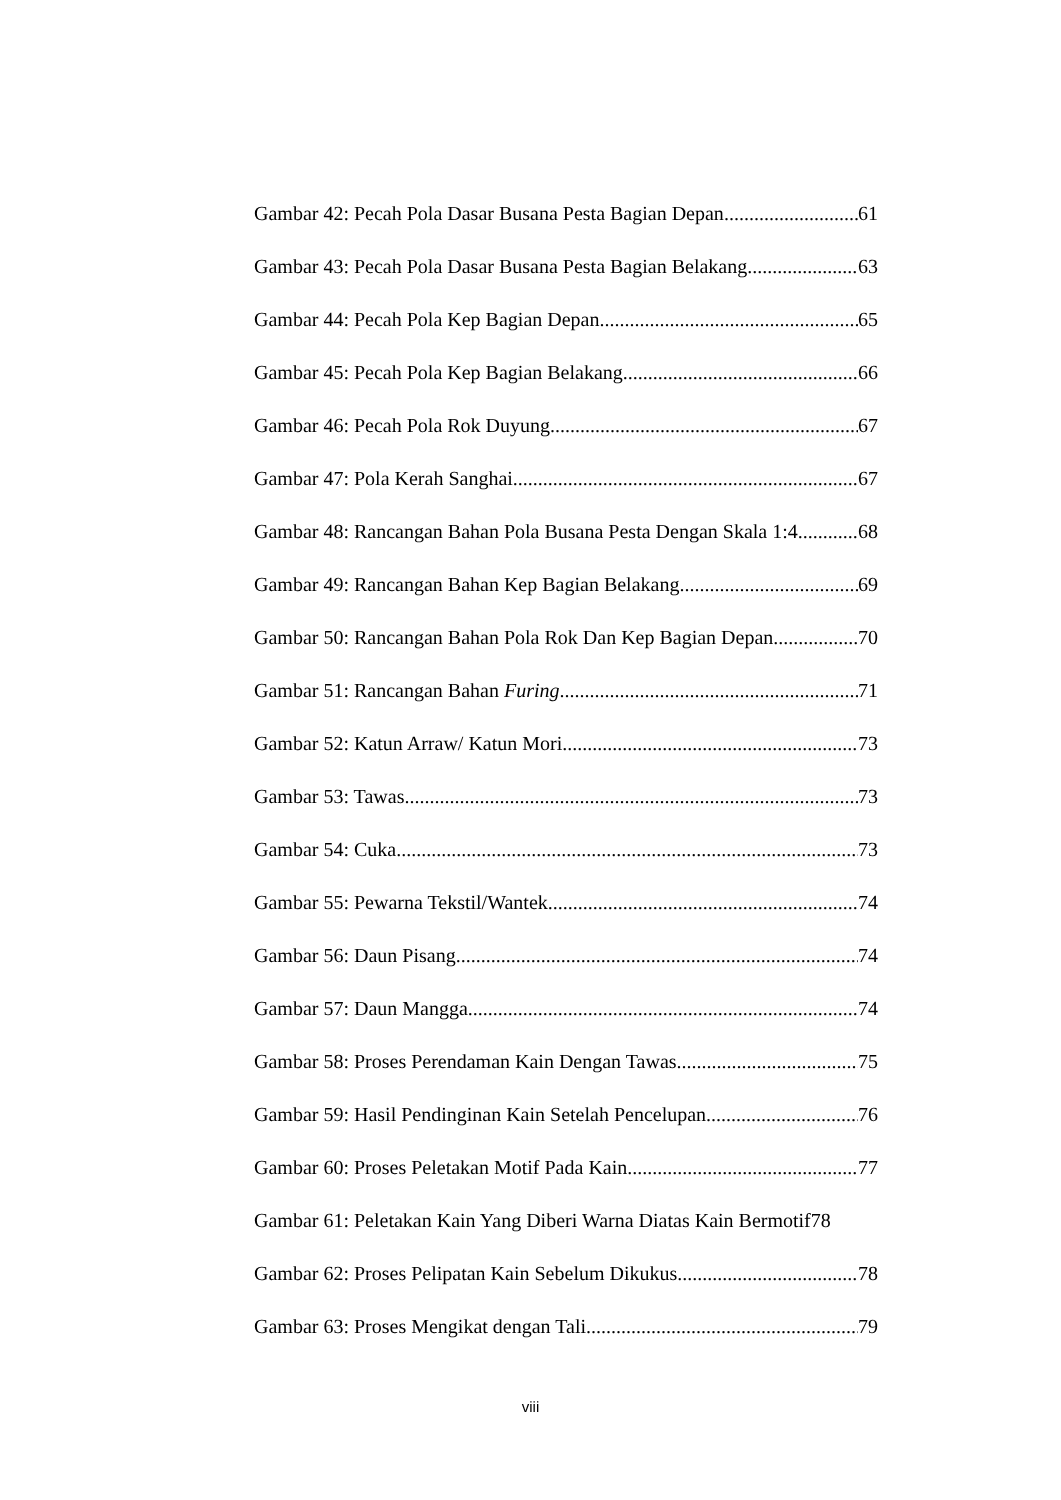Gambar 42: Pecah Pola Dasar Busana Pesta Bagian Depan 61
Gambar 43: Pecah Pola Dasar Busana Pesta Bagian Belakang 63
Gambar 44: Pecah Pola Kep Bagian Depan 65
Gambar 45: Pecah Pola Kep Bagian Belakang 66
Gambar 46: Pecah Pola Rok Duyung 67
Gambar 47: Pola Kerah Sanghai 67
Gambar 48: Rancangan Bahan Pola Busana Pesta Dengan Skala 1:4 68
Gambar 49: Rancangan Bahan Kep Bagian Belakang 69
Gambar 50: Rancangan Bahan Pola Rok Dan Kep Bagian Depan 70
Gambar 51: Rancangan Bahan Furing 71
Gambar 52: Katun Arraw/ Katun Mori 73
Gambar 53: Tawas 73
Gambar 54: Cuka 73
Gambar 55: Pewarna Tekstil/Wantek 74
Gambar 56: Daun Pisang 74
Gambar 57: Daun Mangga 74
Gambar 58: Proses Perendaman Kain Dengan Tawas 75
Gambar 59: Hasil Pendinginan Kain Setelah Pencelupan 76
Gambar 60: Proses Peletakan Motif Pada Kain 77
Gambar 61: Peletakan Kain Yang Diberi Warna Diatas Kain Bermotif 78
Gambar 62: Proses Pelipatan Kain Sebelum Dikukus 78
Gambar 63: Proses Mengikat dengan Tali 79
viii